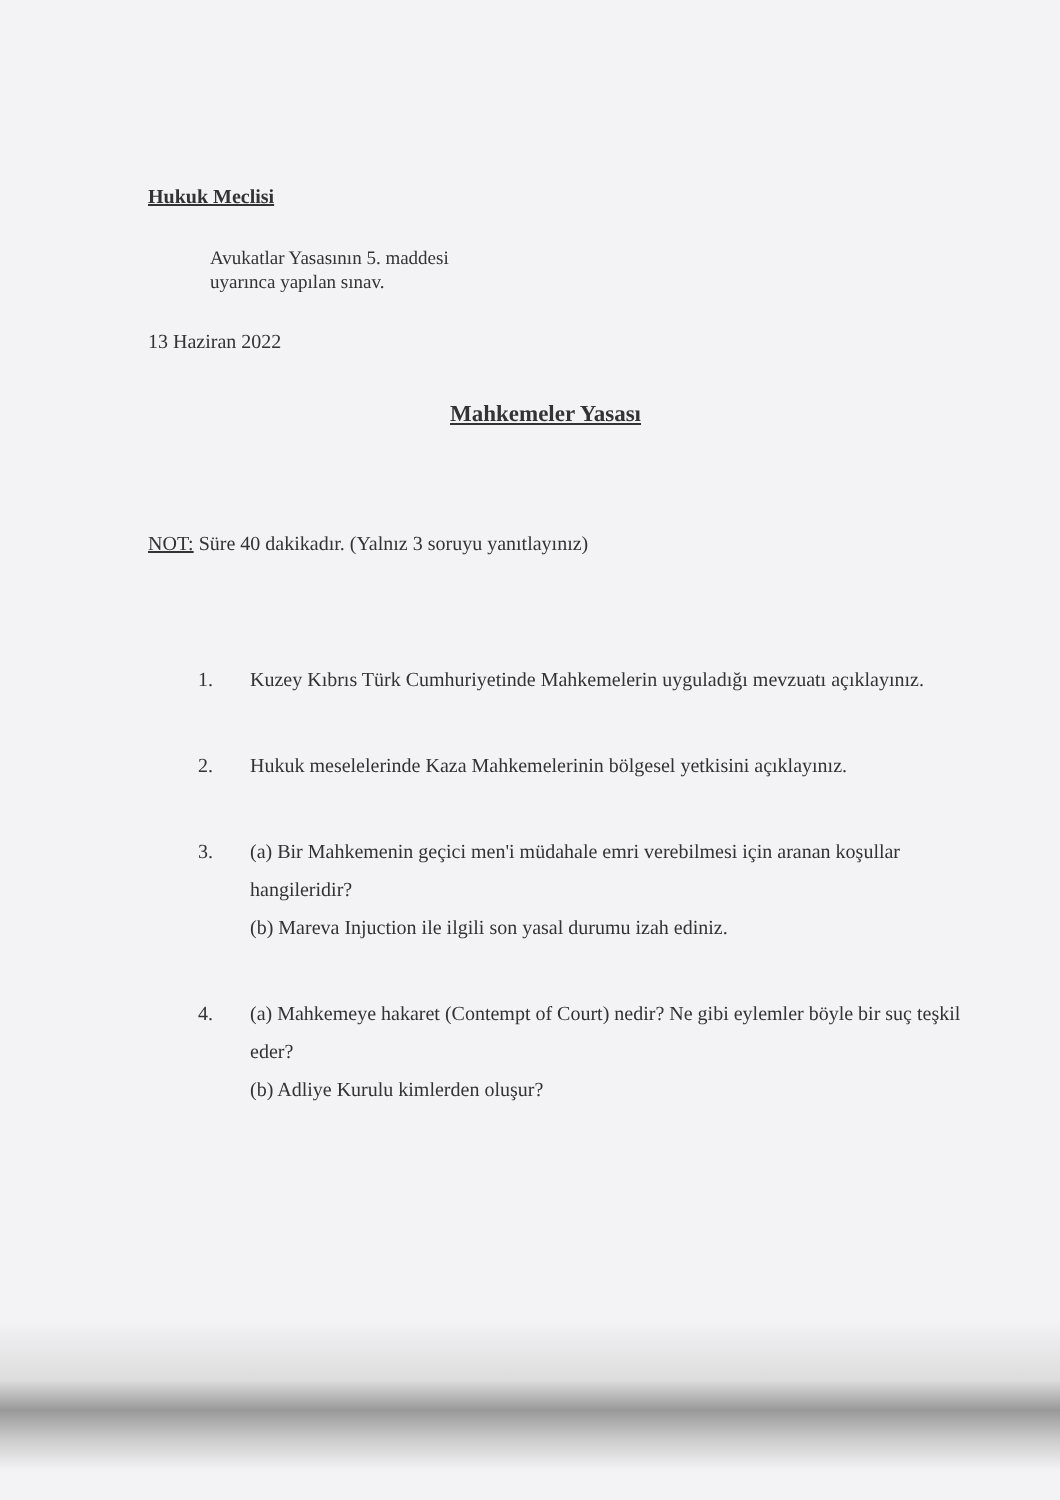Hukuk Meclisi
Avukatlar Yasasının 5. maddesi
uyarınca yapılan sınav.
13 Haziran 2022
Mahkemeler Yasası
NOT: Süre 40 dakikadır. (Yalnız 3 soruyu yanıtlayınız)
1. Kuzey Kıbrıs Türk Cumhuriyetinde Mahkemelerin uyguladığı mevzuatı açıklayınız.
2. Hukuk meselelerinde Kaza Mahkemelerinin bölgesel yetkisini açıklayınız.
3. (a) Bir Mahkemenin geçici men'i müdahale emri verebilmesi için aranan koşullar hangileridir?
(b) Mareva Injuction ile ilgili son yasal durumu izah ediniz.
4. (a) Mahkemeye hakaret (Contempt of Court) nedir? Ne gibi eylemler böyle bir suç teşkil eder?
(b) Adliye Kurulu kimlerden oluşur?